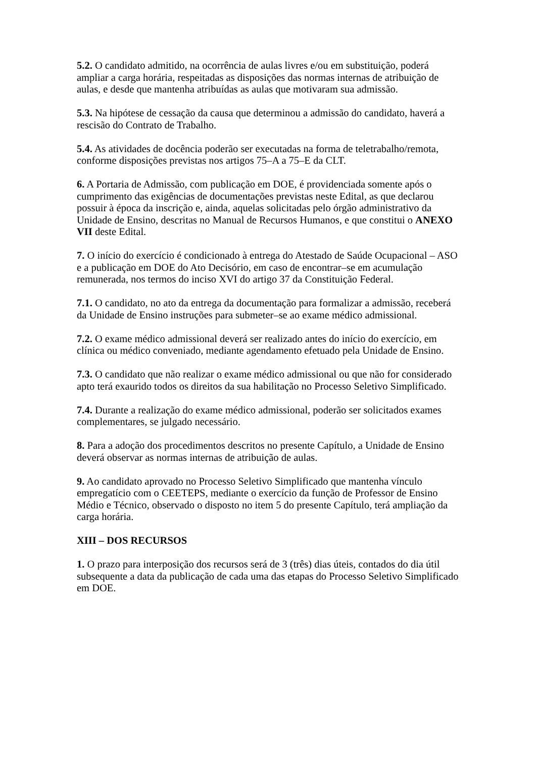5.2. O candidato admitido, na ocorrência de aulas livres e/ou em substituição, poderá ampliar a carga horária, respeitadas as disposições das normas internas de atribuição de aulas, e desde que mantenha atribuídas as aulas que motivaram sua admissão.
5.3. Na hipótese de cessação da causa que determinou a admissão do candidato, haverá a rescisão do Contrato de Trabalho.
5.4. As atividades de docência poderão ser executadas na forma de teletrabalho/remota, conforme disposições previstas nos artigos 75–A a 75–E da CLT.
6. A Portaria de Admissão, com publicação em DOE, é providenciada somente após o cumprimento das exigências de documentações previstas neste Edital, as que declarou possuir à época da inscrição e, ainda, aquelas solicitadas pelo órgão administrativo da Unidade de Ensino, descritas no Manual de Recursos Humanos, e que constitui o ANEXO VII deste Edital.
7. O início do exercício é condicionado à entrega do Atestado de Saúde Ocupacional – ASO e a publicação em DOE do Ato Decisório, em caso de encontrar–se em acumulação remunerada, nos termos do inciso XVI do artigo 37 da Constituição Federal.
7.1. O candidato, no ato da entrega da documentação para formalizar a admissão, receberá da Unidade de Ensino instruções para submeter–se ao exame médico admissional.
7.2. O exame médico admissional deverá ser realizado antes do início do exercício, em clínica ou médico conveniado, mediante agendamento efetuado pela Unidade de Ensino.
7.3. O candidato que não realizar o exame médico admissional ou que não for considerado apto terá exaurido todos os direitos da sua habilitação no Processo Seletivo Simplificado.
7.4. Durante a realização do exame médico admissional, poderão ser solicitados exames complementares, se julgado necessário.
8. Para a adoção dos procedimentos descritos no presente Capítulo, a Unidade de Ensino deverá observar as normas internas de atribuição de aulas.
9. Ao candidato aprovado no Processo Seletivo Simplificado que mantenha vínculo empregatício com o CEETEPS, mediante o exercício da função de Professor de Ensino Médio e Técnico, observado o disposto no item 5 do presente Capítulo, terá ampliação da carga horária.
XIII – DOS RECURSOS
1. O prazo para interposição dos recursos será de 3 (três) dias úteis, contados do dia útil subsequente a data da publicação de cada uma das etapas do Processo Seletivo Simplificado em DOE.